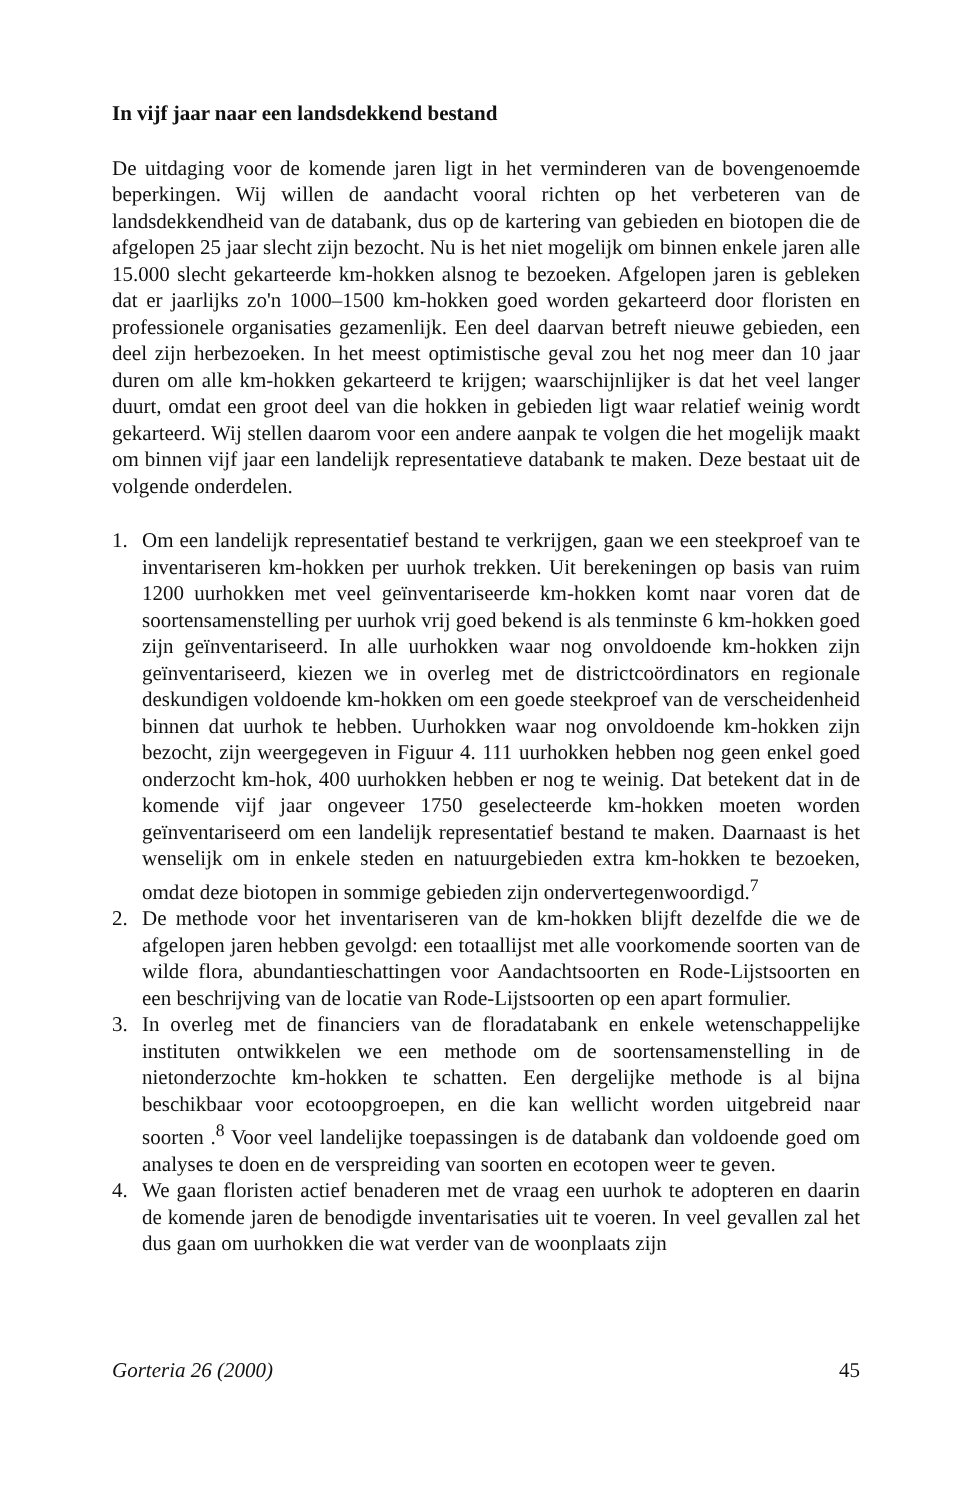In vijf jaar naar een landsdekkend bestand
De uitdaging voor de komende jaren ligt in het verminderen van de bovengenoemde beperkingen. Wij willen de aandacht vooral richten op het verbeteren van de landsdekkendheid van de databank, dus op de kartering van gebieden en biotopen die de afgelopen 25 jaar slecht zijn bezocht. Nu is het niet mogelijk om binnen enkele jaren alle 15.000 slecht gekarteerde km-hokken alsnog te bezoeken. Afgelopen jaren is gebleken dat er jaarlijks zo'n 1000–1500 km-hokken goed worden gekarteerd door floristen en professionele organisaties gezamenlijk. Een deel daarvan betreft nieuwe gebieden, een deel zijn herbezoeken. In het meest optimistische geval zou het nog meer dan 10 jaar duren om alle km-hokken gekarteerd te krijgen; waarschijnlijker is dat het veel langer duurt, omdat een groot deel van die hokken in gebieden ligt waar relatief weinig wordt gekarteerd. Wij stellen daarom voor een andere aanpak te volgen die het mogelijk maakt om binnen vijf jaar een landelijk representatieve databank te maken. Deze bestaat uit de volgende onderdelen.
1. Om een landelijk representatief bestand te verkrijgen, gaan we een steekproef van te inventariseren km-hokken per uurhok trekken. Uit berekeningen op basis van ruim 1200 uurhokken met veel geïnventariseerde km-hokken komt naar voren dat de soortensamenstelling per uurhok vrij goed bekend is als tenminste 6 km-hokken goed zijn geïnventariseerd. In alle uurhokken waar nog onvoldoende km-hokken zijn geïnventariseerd, kiezen we in overleg met de districtcoördinators en regionale deskundigen voldoende km-hokken om een goede steekproef van de verscheidenheid binnen dat uurhok te hebben. Uurhokken waar nog onvoldoende km-hokken zijn bezocht, zijn weergegeven in Figuur 4. 111 uurhokken hebben nog geen enkel goed onderzocht km-hok, 400 uurhokken hebben er nog te weinig. Dat betekent dat in de komende vijf jaar ongeveer 1750 geselecteerde km-hokken moeten worden geïnventariseerd om een landelijk representatief bestand te maken. Daarnaast is het wenselijk om in enkele steden en natuurgebieden extra km-hokken te bezoeken, omdat deze biotopen in sommige gebieden zijn ondervertegenwoordigd.<sup>7</sup>
2. De methode voor het inventariseren van de km-hokken blijft dezelfde die we de afgelopen jaren hebben gevolgd: een totaallijst met alle voorkomende soorten van de wilde flora, abundantieschattingen voor Aandachtsoorten en Rode-Lijstsoorten en een beschrijving van de locatie van Rode-Lijstsoorten op een apart formulier.
3. In overleg met de financiers van de floradatabank en enkele wetenschappelijke instituten ontwikkelen we een methode om de soortensamenstelling in de nietonderzochte km-hokken te schatten. Een dergelijke methode is al bijna beschikbaar voor ecotoopgroepen, en die kan wellicht worden uitgebreid naar soorten .<sup>8</sup> Voor veel landelijke toepassingen is de databank dan voldoende goed om analyses te doen en de verspreiding van soorten en ecotopen weer te geven.
4. We gaan floristen actief benaderen met de vraag een uurhok te adopteren en daarin de komende jaren de benodigde inventarisaties uit te voeren. In veel gevallen zal het dus gaan om uurhokken die wat verder van de woonplaats zijn
Gorteria 26 (2000) 45